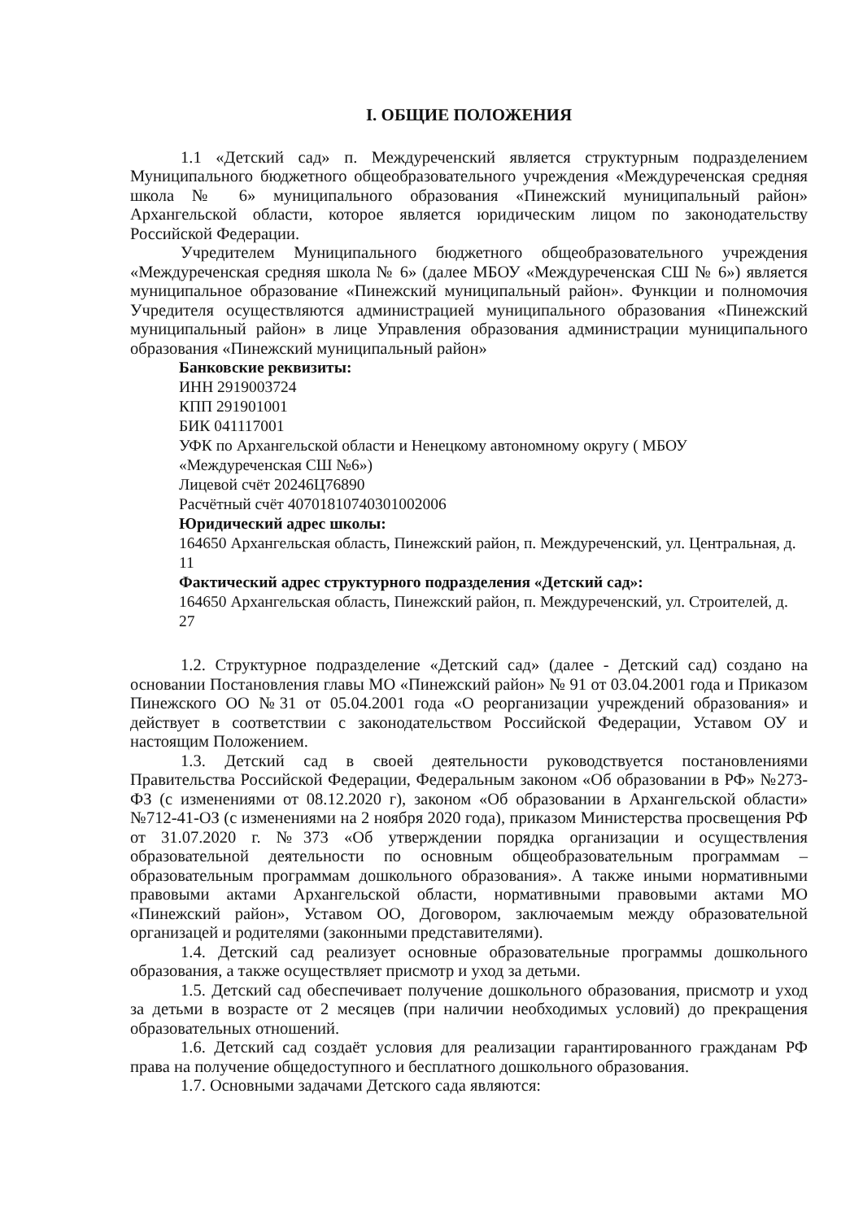I. ОБЩИЕ ПОЛОЖЕНИЯ
1.1 «Детский сад» п. Междуреченский является структурным подразделением Муниципального бюджетного общеобразовательного учреждения «Междуреченская средняя школа № 6» муниципального образования «Пинежский муниципальный район» Архангельской области, которое является юридическим лицом по законодательству Российской Федерации.
Учредителем Муниципального бюджетного общеобразовательного учреждения «Междуреченская средняя школа № 6» (далее МБОУ «Междуреченская СШ № 6») является муниципальное образование «Пинежский муниципальный район». Функции и полномочия Учредителя осуществляются администрацией муниципального образования «Пинежский муниципальный район» в лице Управления образования администрации муниципального образования «Пинежский муниципальный район»
Банковские реквизиты:
ИНН 2919003724
КПП 291901001
БИК 041117001
УФК по Архангельской области и Ненецкому автономному округу ( МБОУ «Междуреченская СШ №6»)
Лицевой счёт 20246Ц76890
Расчётный счёт 40701810740301002006
Юридический адрес школы:
164650 Архангельская область, Пинежский район, п. Междуреченский, ул. Центральная, д. 11
Фактический адрес структурного подразделения «Детский сад»:
164650 Архангельская область, Пинежский район, п. Междуреченский, ул. Строителей, д. 27
1.2. Структурное подразделение «Детский сад» (далее - Детский сад) создано на основании Постановления главы МО «Пинежский район» № 91 от 03.04.2001 года и Приказом Пинежского ОО №31 от 05.04.2001 года «О реорганизации учреждений образования» и действует в соответствии с законодательством Российской Федерации, Уставом ОУ и настоящим Положением.
1.3. Детский сад в своей деятельности руководствуется постановлениями Правительства Российской Федерации, Федеральным законом «Об образовании в РФ» №273-ФЗ (с изменениями от 08.12.2020 г), законом «Об образовании в Архангельской области» №712-41-ОЗ (с изменениями на 2 ноября 2020 года), приказом Министерства просвещения РФ от 31.07.2020 г. №373 «Об утверждении порядка организации и осуществления образовательной деятельности по основным общеобразовательным программам – образовательным программам дошкольного образования». А также иными нормативными правовыми актами Архангельской области, нормативными правовыми актами МО «Пинежский район», Уставом ОО, Договором, заключаемым между образовательной организацей и родителями (законными представителями).
1.4. Детский сад реализует основные образовательные программы дошкольного образования, а также осуществляет присмотр и уход за детьми.
1.5. Детский сад обеспечивает получение дошкольного образования, присмотр и уход за детьми в возрасте от 2 месяцев (при наличии необходимых условий) до прекращения образовательных отношений.
1.6. Детский сад создаёт условия для реализации гарантированного гражданам РФ права на получение общедоступного и бесплатного дошкольного образования.
1.7. Основными задачами Детского сада являются: